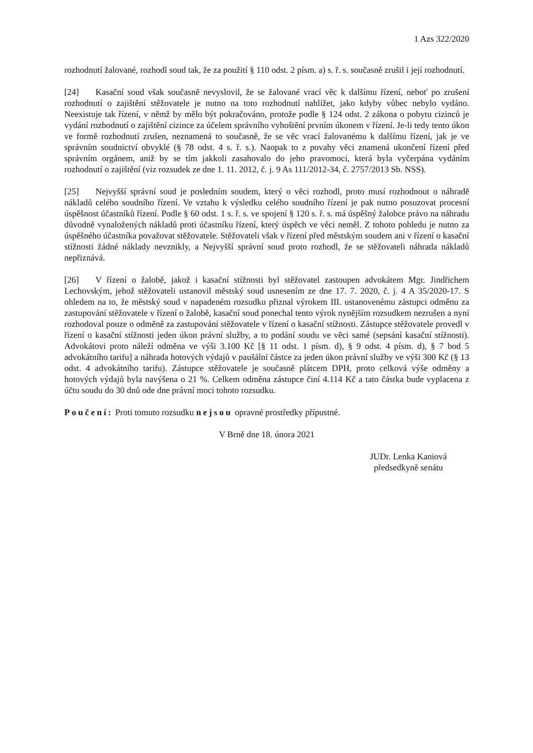1 Azs 322/2020
rozhodnutí žalované, rozhodl soud tak, že za použití § 110 odst. 2 písm. a) s. ř. s. současně zrušil i její rozhodnutí.
[24] Kasační soud však současně nevyslovil, že se žalované vrací věc k dalšímu řízení, neboť po zrušení rozhodnutí o zajištění stěžovatele je nutno na toto rozhodnutí nahlížet, jako kdyby vůbec nebylo vydáno. Neexistuje tak řízení, v němž by mělo být pokračováno, protože podle § 124 odst. 2 zákona o pobytu cizinců je vydání rozhodnutí o zajištění cizince za účelem správního vyhoštění prvním úkonem v řízení. Je-li tedy tento úkon ve formě rozhodnutí zrušen, neznamená to současně, že se věc vrací žalovanému k dalšímu řízení, jak je ve správním soudnictví obvyklé (§ 78 odst. 4 s. ř. s.). Naopak to z povahy věci znamená ukončení řízení před správním orgánem, aniž by se tím jakkoli zasahovalo do jeho pravomoci, která byla vyčerpána vydáním rozhodnutí o zajištění (viz rozsudek ze dne 1. 11. 2012, č. j. 9 As 111/2012-34, č. 2757/2013 Sb. NSS).
[25] Nejvyšší správní soud je posledním soudem, který o věci rozhodl, proto musí rozhodnout o náhradě nákladů celého soudního řízení. Ve vztahu k výsledku celého soudního řízení je pak nutno posuzovat procesní úspěšnost účastníků řízení. Podle § 60 odst. 1 s. ř. s. ve spojení § 120 s. ř. s. má úspěšný žalobce právo na náhradu důvodně vynaložených nákladů proti účastníku řízení, který úspěch ve věci neměl. Z tohoto pohledu je nutno za úspěšného účastníka považovat stěžovatele. Stěžovateli však v řízení před městským soudem ani v řízení o kasační stížnosti žádné náklady nevznikly, a Nejvyšší správní soud proto rozhodl, že se stěžovateli náhrada nákladů nepřiznává.
[26] V řízení o žalobě, jakož i kasační stížnosti byl stěžovatel zastoupen advokátem Mgr. Jindřichem Lechovským, jehož stěžovateli ustanovil městský soud usnesením ze dne 17. 7. 2020, č. j. 4 A 35/2020-17. S ohledem na to, že městský soud v napadeném rozsudku přiznal výrokem III. ustanovenému zástupci odměnu za zastupování stěžovatele v řízení o žalobě, kasační soud ponechal tento výrok nynějším rozsudkem nezrušen a nyní rozhodoval pouze o odměně za zastupování stěžovatele v řízení o kasační stížnosti. Zástupce stěžovatele provedl v řízení o kasační stížnosti jeden úkon právní služby, a to podání soudu ve věci samé (sepsání kasační stížnosti). Advokátovi proto náleží odměna ve výši 3.100 Kč [§ 11 odst. 1 písm. d), § 9 odst. 4 písm. d), § 7 bod 5 advokátního tarifu] a náhrada hotových výdajů v paušální částce za jeden úkon právní služby ve výši 300 Kč (§ 13 odst. 4 advokátního tarifu). Zástupce stěžovatele je současně plátcem DPH, proto celková výše odměny a hotových výdajů byla navýšena o 21 %. Celkem odměna zástupce činí 4.114 Kč a tato částka bude vyplacena z účtu soudu do 30 dnů ode dne právní moci tohoto rozsudku.
Poučení: Proti tomuto rozsudku nejsou opravné prostředky přípustné.
V Brně dne 18. února 2021
JUDr. Lenka Kaniová
předsedkyně senátu